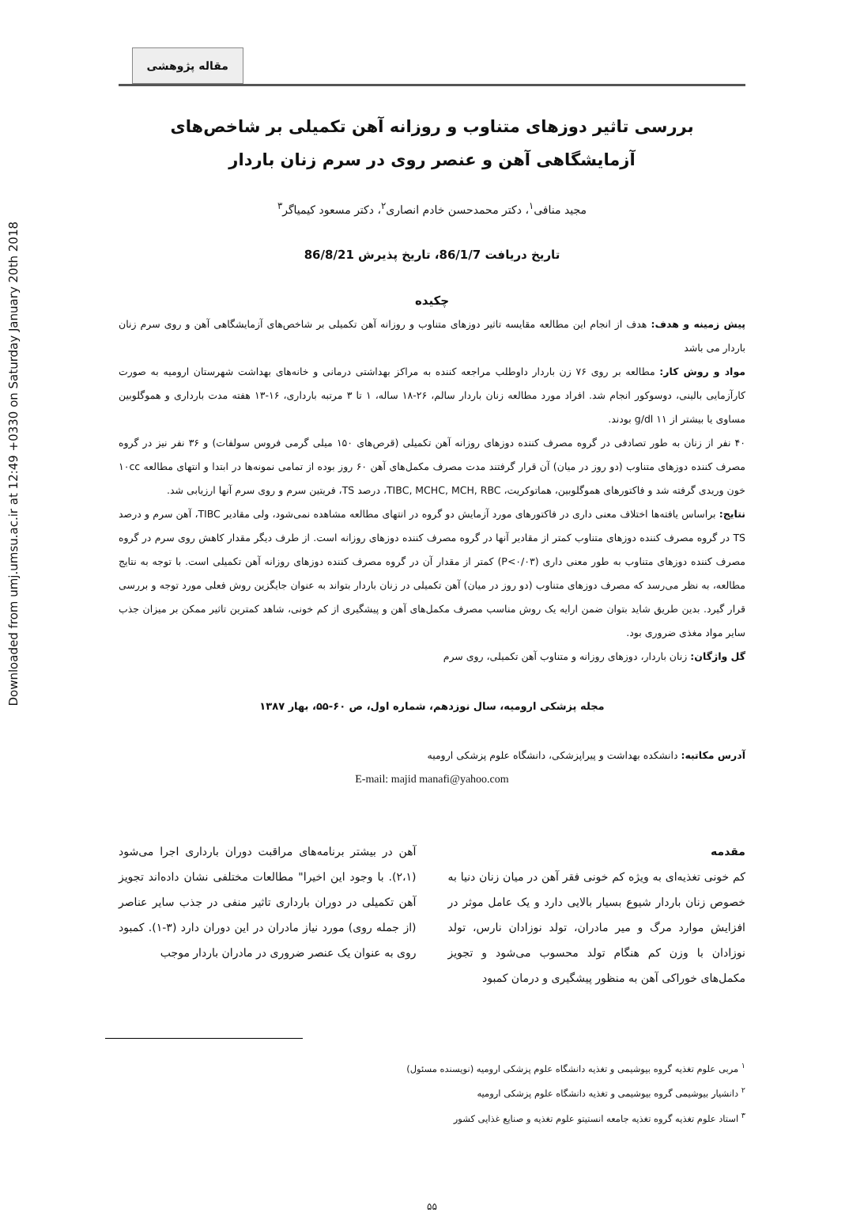Downloaded from umj.umsu.ac.ir at 12:49 +0330 on Saturday January 20th 2018
مقاله پژوهشی
بررسی تاثیر دوزهای متناوب و روزانه آهن تکمیلی بر شاخص‌های
آزمایشگاهی آهن و عنصر روی در سرم زنان باردار
مجید منافی<sup>۱</sup>، دکتر محمدحسن خادم انصاری<sup>۲</sup>، دکتر مسعود کیمیاگر<sup>۳</sup>
تاریخ دریافت 86/1/7، تاریخ پذیرش 86/8/21
چکیده
پیش زمینه و هدف: هدف از انجام این مطالعه مقایسه تاثیر دوزهای متناوب و روزانه آهن تکمیلی بر شاخص‌های آزمایشگاهی آهن و روی سرم زنان باردار می باشد
مواد و روش کار: مطالعه بر روی ۷۶ زن باردار داوطلب مراجعه کننده به مراکز بهداشتی درمانی و خانه‌های بهداشت شهرستان ارومیه به صورت کارآزمایی بالینی، دوسوکور انجام شد. افراد مورد مطالعه زنان باردار سالم، ۲۶-۱۸ ساله، ۱ تا ۳ مرتبه بارداری، ۱۶-۱۳ هفته مدت بارداری و هموگلوبین مساوی یا بیشتر از ۱۱ g/dl بودند.
۴۰ نفر از زنان به طور تصادفی در گروه مصرف کننده دوزهای روزانه آهن تکمیلی (قرص‌های ۱۵۰ میلی گرمی فروس سولفات) و ۳۶ نفر نیز در گروه مصرف کننده دوزهای متناوب (دو روز در میان) آن قرار گرفتند مدت مصرف مکمل‌های آهن ۶۰ روز بوده از تمامی نمونه‌ها در ابتدا و انتهای مطالعه ۱۰cc خون وریدی گرفته شد و فاکتورهای هموگلوبین، هماتوکریت، TIBC, MCHC, MCH, RBC، درصد TS، فریتین سرم و روی سرم آنها ارزیابی شد.
نتایج: براساس یافته‌ها اختلاف معنی داری در فاکتورهای مورد آزمایش دو گروه در انتهای مطالعه مشاهده نمی‌شود، ولی مقادیر TIBC، آهن سرم و درصد TS در گروه مصرف کننده دوزهای متناوب کمتر از مقادیر آنها در گروه مصرف کننده دوزهای روزانه است. از طرف دیگر مقدار کاهش روی سرم در گروه مصرف کننده دوزهای متناوب به طور معنی داری (P<۰/۰۳) کمتر از مقدار آن در گروه مصرف کننده دوزهای روزانه آهن تکمیلی است. با توجه به نتایج مطالعه، به نظر می‌رسد که مصرف دوزهای متناوب (دو روز در میان) آهن تکمیلی در زنان باردار بتواند به عنوان جایگزین روش فعلی مورد توجه و بررسی قرار گیرد. بدین طریق شاید بتوان ضمن ارایه یک روش مناسب مصرف مکمل‌های آهن و پیشگیری از کم خونی، شاهد کمترین تاثیر ممکن بر میزان جذب سایر مواد مغذی ضروری بود.
گل واژگان: زنان باردار، دوزهای روزانه و متناوب آهن تکمیلی، روی سرم
مجله پزشکی ارومیه، سال نوزدهم، شماره اول، ص ۶۰-۵۵، بهار ۱۳۸۷
آدرس مکاتبه: دانشکده بهداشت و پیراپزشکی، دانشگاه علوم پزشکی ارومیه
E-mail: majid manafi@yahoo.com
مقدمه
کم خونی تغذیه‌ای به ویژه کم خونی فقر آهن در میان زنان دنیا به خصوص زنان باردار شیوع بسیار بالایی دارد و یک عامل موثر در افزایش موارد مرگ و میر مادران، تولد نوزادان نارس، تولد نوزادان با وزن کم هنگام تولد محسوب می‌شود و تجویز مکمل‌های خوراکی آهن به منظور پیشگیری و درمان کمبود
آهن در بیشتر برنامه‌های مراقبت دوران بارداری اجرا می‌شود (۲،۱). با وجود این اخیرا" مطالعات مختلفی نشان داده‌اند تجویز آهن تکمیلی در دوران بارداری تاثیر منفی در جذب سایر عناصر (از جمله روی) مورد نیاز مادران در این دوران دارد (۳-۱). کمبود روی به عنوان یک عنصر ضروری در مادران باردار موجب
<sup>۱</sup> مربی علوم تغذیه گروه بیوشیمی و تغذیه دانشگاه علوم پزشکی ارومیه (نویسنده مسئول)
<sup>۲</sup> دانشیار بیوشیمی گروه بیوشیمی و تغذیه دانشگاه علوم پزشکی ارومیه
<sup>۳</sup> استاد علوم تغذیه گروه تغذیه جامعه انستیتو علوم تغذیه و صنایع غذایی کشور
۵۵